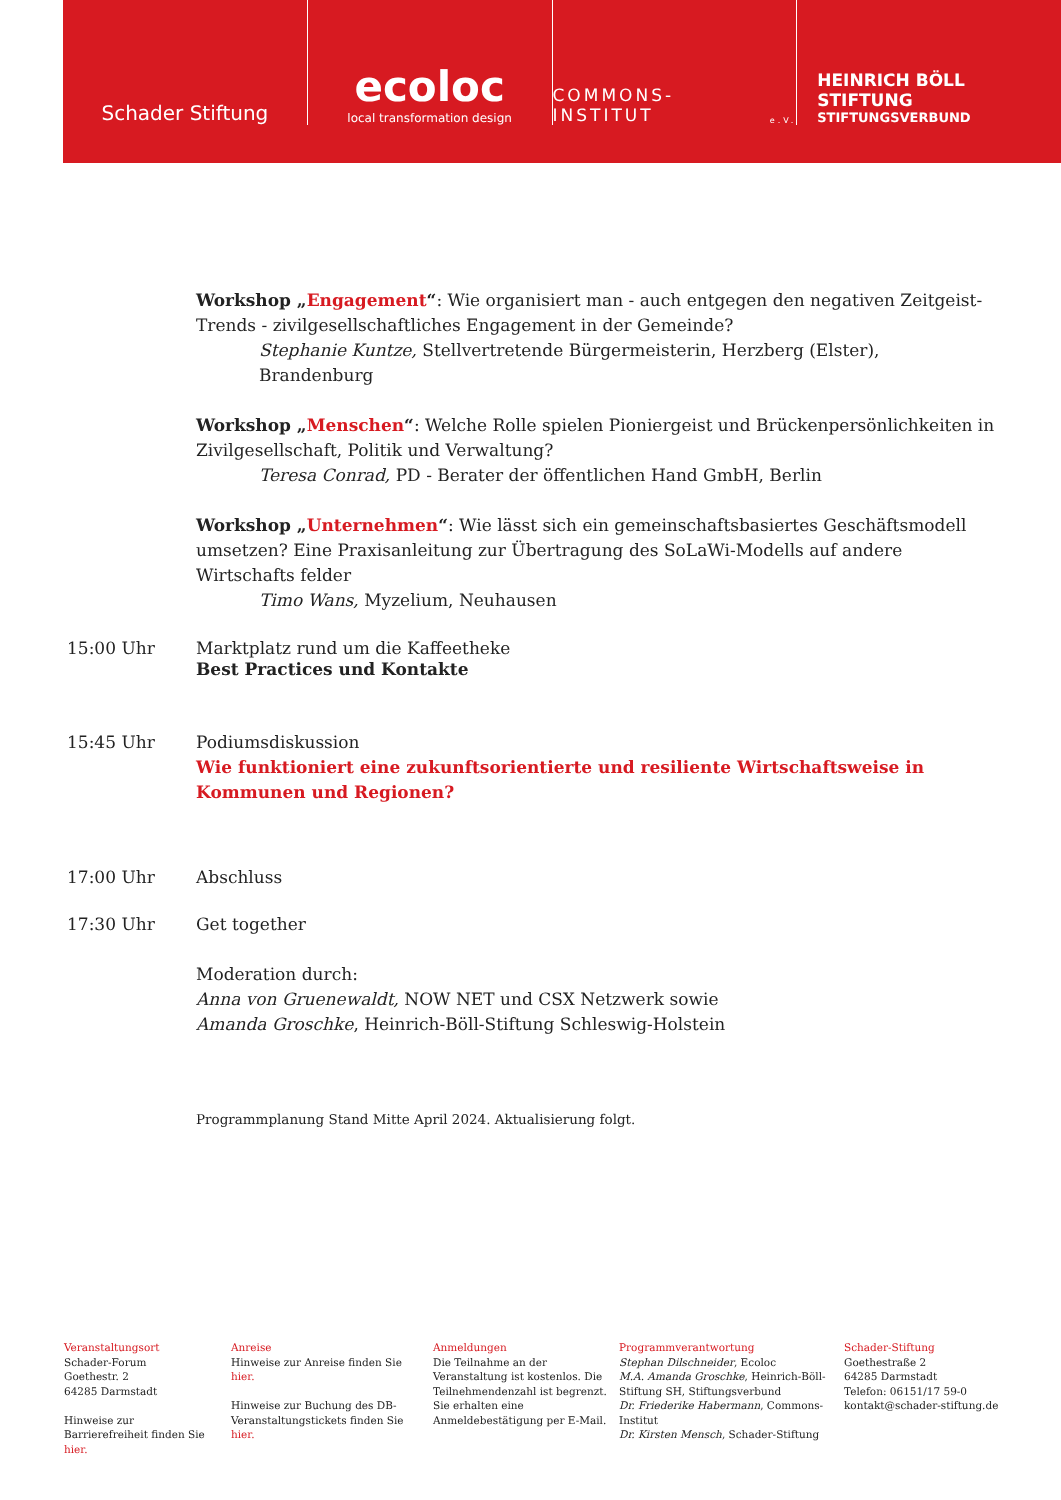Schader Stiftung
ecoloc
local transformation design
COMMONS-INSTITUT e.V.
HEINRICH BÖLL STIFTUNG
STIFTUNGSVERBUND
Workshop „Engagement“: Wie organisiert man - auch entgegen den negativen Zeitgeist-Trends - zivilgesellschaftliches Engagement in der Gemeinde?
Stephanie Kuntze, Stellvertretende Bürgermeisterin, Herzberg (Elster), Brandenburg
Workshop „Menschen“: Welche Rolle spielen Pioniergeist und Brückenpersönlichkeiten in Zivilgesellschaft, Politik und Verwaltung?
Teresa Conrad, PD - Berater der öffentlichen Hand GmbH, Berlin
Workshop „Unternehmen“: Wie lässt sich ein gemeinschaftsbasiertes Geschäftsmodell umsetzen? Eine Praxisanleitung zur Übertragung des SoLaWi-Modells auf andere Wirtschafts felder
Timo Wans, Myzelium, Neuhausen
15:00 Uhr Marktplatz rund um die Kaffeetheke
Best Practices und Kontakte
15:45 Uhr Podiumsdiskussion
Wie funktioniert eine zukunftsorientierte und resiliente Wirtschaftsweise in Kommunen und Regionen?
17:00 Uhr Abschluss
17:30 Uhr Get together
Moderation durch:
Anna von Gruenewaldt, NOW NET und CSX Netzwerk sowie
Amanda Groschke, Heinrich-Böll-Stiftung Schleswig-Holstein
Programmplanung Stand Mitte April 2024. Aktualisierung folgt.
Veranstaltungsort
Schader-Forum
Goethestr. 2
64285 Darmstadt
Hinweise zur Barrierefreiheit finden Sie hier.
Anreise
Hinweise zur Anreise finden Sie hier.
Hinweise zur Buchung des DB-Veranstaltungstickets finden Sie hier.
Anmeldungen
Die Teilnahme an der Veranstaltung ist kostenlos. Die Teilnehmendenzahl ist begrenzt. Sie erhalten eine Anmeldebestätigung per E-Mail.
Programmverantwortung
Stephan Dilschneider, Ecoloc
M.A. Amanda Groschke, Heinrich-Böll-Stiftung SH, Stiftungsverbund
Dr. Friederike Habermann, Commons-Institut
Dr. Kirsten Mensch, Schader-Stiftung
Schader-Stiftung
Goethestraße 2
64285 Darmstadt
Telefon: 06151/17 59-0
kontakt@schader-stiftung.de